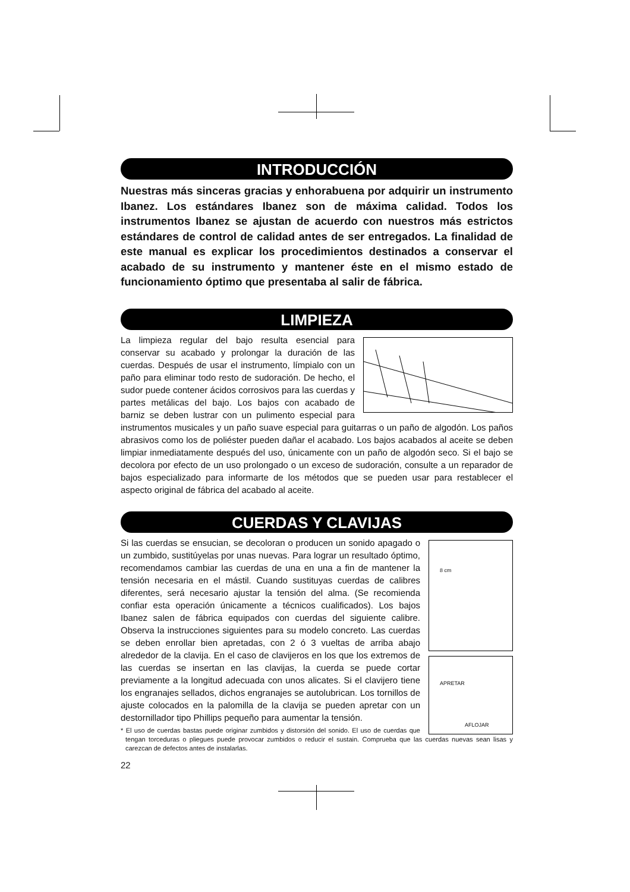INTRODUCCIÓN
Nuestras más sinceras gracias y enhorabuena por adquirir un instrumento Ibanez. Los estándares Ibanez son de máxima calidad. Todos los instrumentos Ibanez se ajustan de acuerdo con nuestros más estrictos estándares de control de calidad antes de ser entregados. La finalidad de este manual es explicar los procedimientos destinados a conservar el acabado de su instrumento y mantener éste en el mismo estado de funcionamiento óptimo que presentaba al salir de fábrica.
LIMPIEZA
La limpieza regular del bajo resulta esencial para conservar su acabado y prolongar la duración de las cuerdas. Después de usar el instrumento, límpialo con un paño para eliminar todo resto de sudoración. De hecho, el sudor puede contener ácidos corrosivos para las cuerdas y partes metálicas del bajo. Los bajos con acabado de barniz se deben lustrar con un pulimento especial para instrumentos musicales y un paño suave especial para guitarras o un paño de algodón. Los paños abrasivos como los de poliéster pueden dañar el acabado. Los bajos acabados al aceite se deben limpiar inmediatamente después del uso, únicamente con un paño de algodón seco. Si el bajo se decolora por efecto de un uso prolongado o un exceso de sudoración, consulte a un reparador de bajos especializado para informarte de los métodos que se pueden usar para restablecer el aspecto original de fábrica del acabado al aceite.
CUERDAS Y CLAVIJAS
8 cm
APRETAR
AFLOJAR
Si las cuerdas se ensucian, se decoloran o producen un sonido apagado o un zumbido, sustitúyelas por unas nuevas. Para lograr un resultado óptimo, recomendamos cambiar las cuerdas de una en una a fin de mantener la tensión necesaria en el mástil. Cuando sustituyas cuerdas de calibres diferentes, será necesario ajustar la tensión del alma. (Se recomienda confiar esta operación únicamente a técnicos cualificados). Los bajos Ibanez salen de fábrica equipados con cuerdas del siguiente calibre. Observa la instrucciones siguientes para su modelo concreto. Las cuerdas se deben enrollar bien apretadas, con 2 ó 3 vueltas de arriba abajo alrededor de la clavija. En el caso de clavijeros en los que los extremos de las cuerdas se insertan en las clavijas, la cuerda se puede cortar previamente a la longitud adecuada con unos alicates. Si el clavijero tiene los engranajes sellados, dichos engranajes se autolubrican. Los tornillos de ajuste colocados en la palomilla de la clavija se pueden apretar con un destornillador tipo Phillips pequeño para aumentar la tensión.
* El uso de cuerdas bastas puede originar zumbidos y distorsión del sonido. El uso de cuerdas que tengan torceduras o pliegues puede provocar zumbidos o reducir el sustain. Comprueba que las cuerdas nuevas sean lisas y carezcan de defectos antes de instalarlas.
22